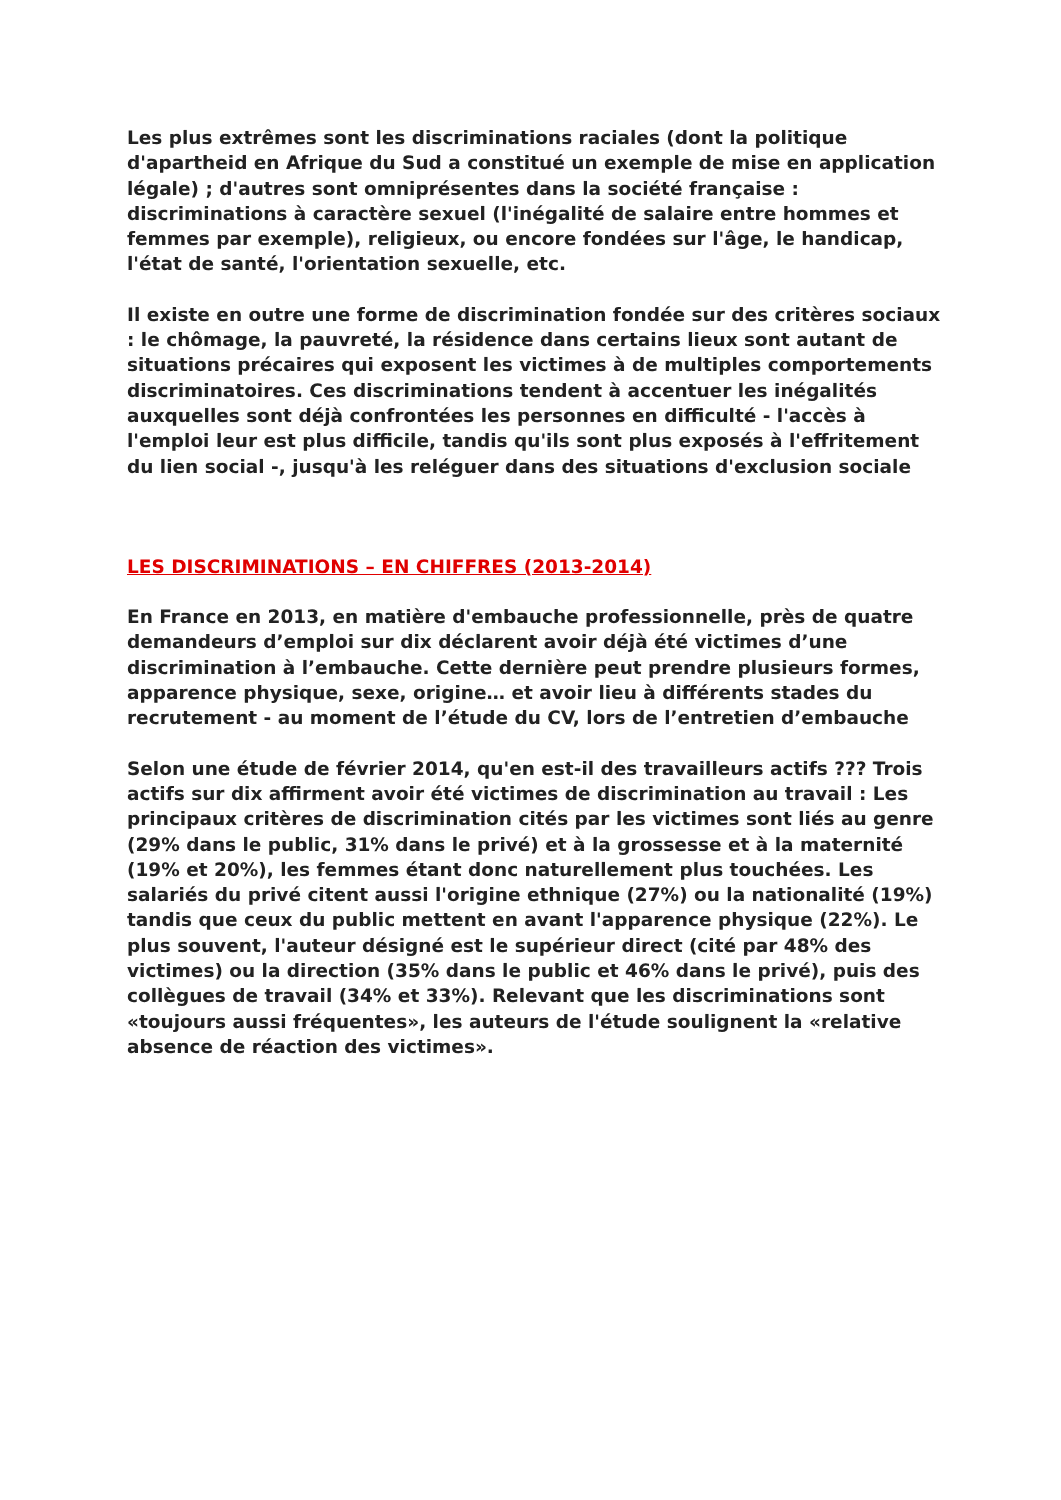Les plus extrêmes sont les discriminations raciales (dont la politique d'apartheid en Afrique du Sud a constitué un exemple de mise en application légale) ; d'autres sont omniprésentes dans la société française : discriminations à caractère sexuel (l'inégalité de salaire entre hommes et femmes par exemple), religieux, ou encore fondées sur l'âge, le handicap, l'état de santé, l'orientation sexuelle, etc.
Il existe en outre une forme de discrimination fondée sur des critères sociaux : le chômage, la pauvreté, la résidence dans certains lieux sont autant de situations précaires qui exposent les victimes à de multiples comportements discriminatoires. Ces discriminations tendent à accentuer les inégalités auxquelles sont déjà confrontées les personnes en difficulté - l'accès à l'emploi leur est plus difficile, tandis qu'ils sont plus exposés à l'effritement du lien social -, jusqu'à les reléguer dans des situations d'exclusion sociale
LES DISCRIMINATIONS – EN CHIFFRES (2013-2014)
En France en 2013, en matière d'embauche professionnelle, près de quatre demandeurs d’emploi sur dix déclarent avoir déjà été victimes d’une discrimination à l’embauche. Cette dernière peut prendre plusieurs formes, apparence physique, sexe, origine… et avoir lieu à différents stades du recrutement - au moment de l’étude du CV, lors de l’entretien d’embauche
Selon une étude de février 2014, qu'en est-il des travailleurs actifs ??? Trois actifs sur dix affirment avoir été victimes de discrimination au travail : Les principaux critères de discrimination cités par les victimes sont liés au genre (29% dans le public, 31% dans le privé) et à la grossesse et à la maternité (19% et 20%), les femmes étant donc naturellement plus touchées. Les salariés du privé citent aussi l'origine ethnique (27%) ou la nationalité (19%) tandis que ceux du public mettent en avant l'apparence physique (22%). Le plus souvent, l'auteur désigné est le supérieur direct (cité par 48% des victimes) ou la direction (35% dans le public et 46% dans le privé), puis des collègues de travail (34% et 33%). Relevant que les discriminations sont «toujours aussi fréquentes», les auteurs de l'étude soulignent la «relative absence de réaction des victimes».